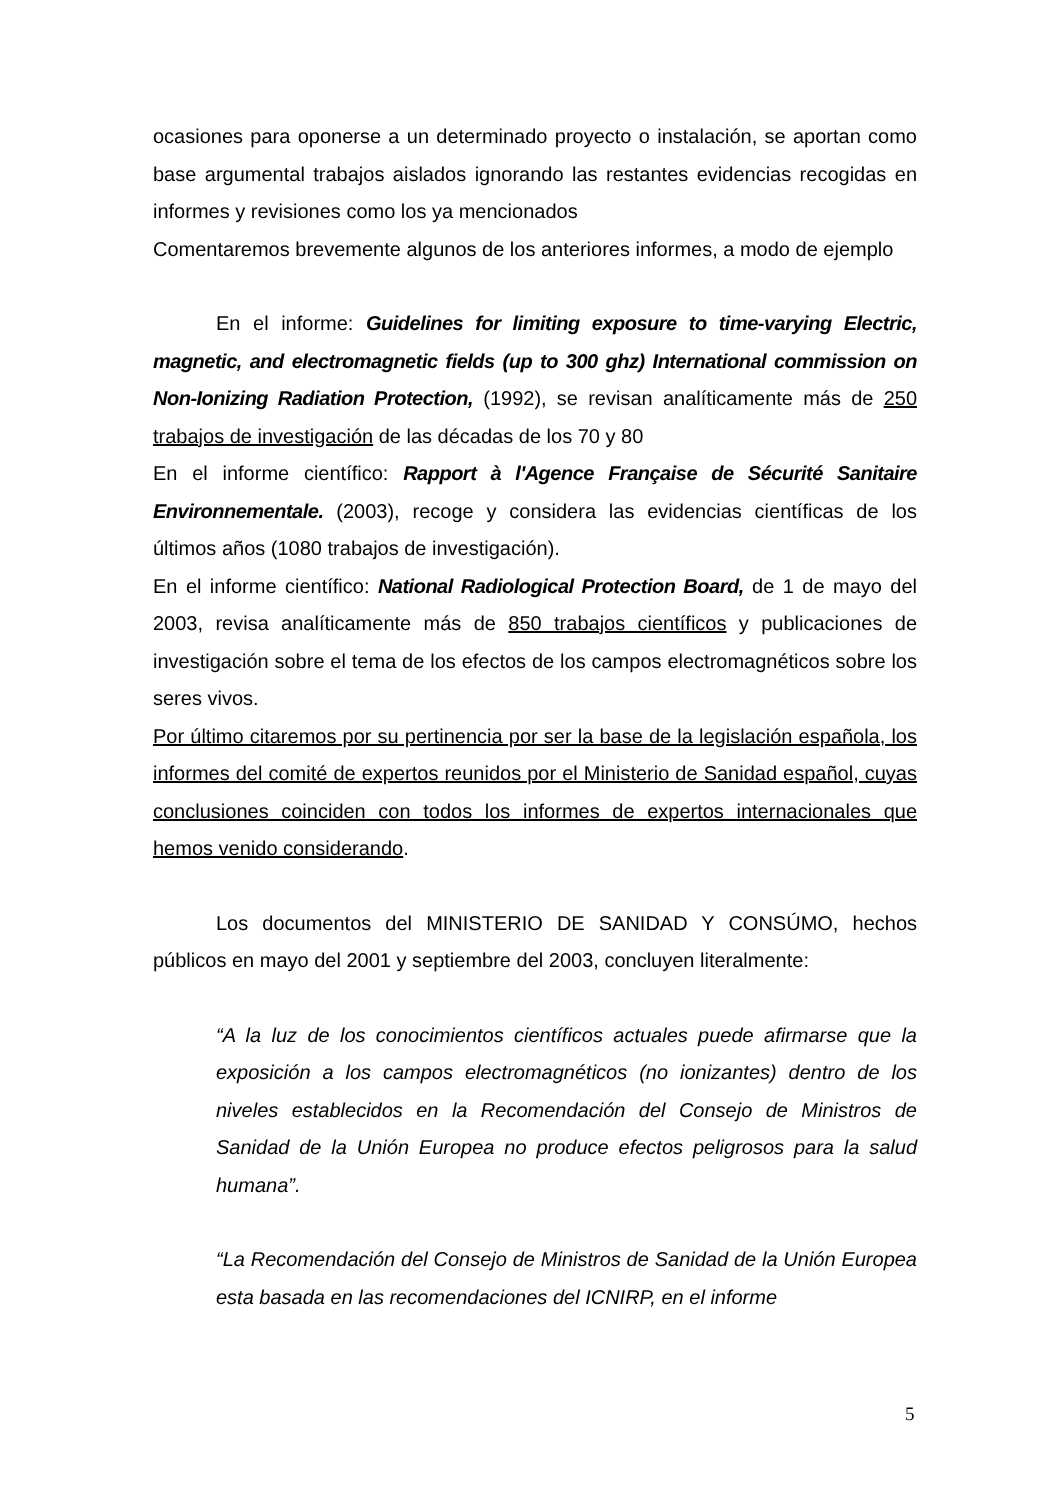ocasiones para oponerse a un determinado proyecto o instalación, se aportan como base argumental trabajos aislados ignorando las restantes evidencias recogidas en informes y revisiones como los ya mencionados
Comentaremos brevemente algunos de los anteriores informes, a modo de ejemplo
En el informe: Guidelines for limiting exposure to time-varying Electric, magnetic, and electromagnetic fields (up to 300 ghz) International commission on Non-Ionizing Radiation Protection, (1992), se revisan analíticamente más de 250 trabajos de investigación de las décadas de los 70 y 80
En el informe científico: Rapport à l'Agence Française de Sécurité Sanitaire Environnementale. (2003), recoge y considera las evidencias científicas de los últimos años (1080 trabajos de investigación).
En el informe científico: National Radiological Protection Board, de 1 de mayo del 2003, revisa analíticamente más de 850 trabajos científicos y publicaciones de investigación sobre el tema de los efectos de los campos electromagnéticos sobre los seres vivos.
Por último citaremos por su pertinencia por ser la base de la legislación española, los informes del comité de expertos reunidos por el Ministerio de Sanidad español, cuyas conclusiones coinciden con todos los informes de expertos internacionales que hemos venido considerando.
Los documentos del MINISTERIO DE SANIDAD Y CONSÚMO, hechos públicos en mayo del 2001 y septiembre del 2003, concluyen literalmente:
“A la luz de los conocimientos científicos actuales puede afirmarse que la exposición a los campos electromagnéticos (no ionizantes) dentro de los niveles establecidos en la Recomendación del Consejo de Ministros de Sanidad de la Unión Europea no produce efectos peligrosos para la salud humana”.
“La Recomendación del Consejo de Ministros de Sanidad de la Unión Europea esta basada en las recomendaciones del ICNIRP, en el informe
5